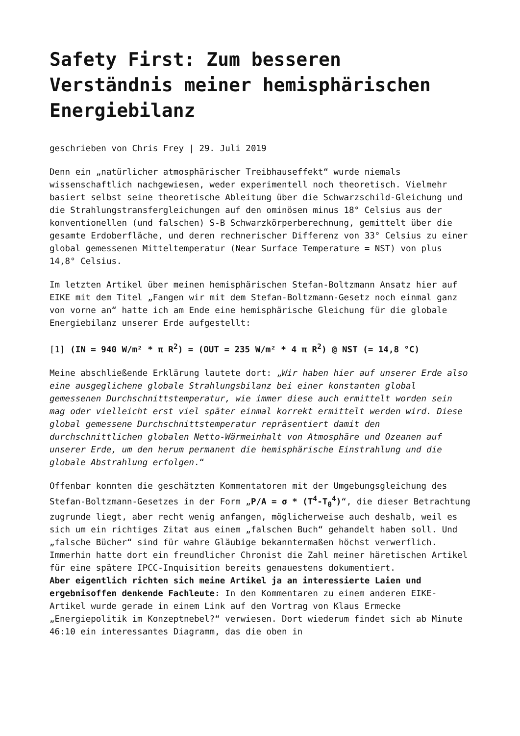Safety First: Zum besseren Verständnis meiner hemisphärischen Energiebilanz
geschrieben von Chris Frey | 29. Juli 2019
Denn ein „natürlicher atmosphärischer Treibhauseffekt“ wurde niemals wissenschaftlich nachgewiesen, weder experimentell noch theoretisch. Vielmehr basiert selbst seine theoretische Ableitung über die Schwarzschild-Gleichung und die Strahlungstransfergleichungen auf den ominösen minus 18° Celsius aus der konventionellen (und falschen) S-B Schwarzkörperberechnung, gemittelt über die gesamte Erdoberfläche, und deren rechnerischer Differenz von 33° Celsius zu einer global gemessenen Mitteltemperatur (Near Surface Temperature = NST) von plus 14,8° Celsius.
Im letzten Artikel über meinen hemisphärischen Stefan-Boltzmann Ansatz hier auf EIKE mit dem Titel „Fangen wir mit dem Stefan-Boltzmann-Gesetz noch einmal ganz von vorne an“ hatte ich am Ende eine hemisphärische Gleichung für die globale Energiebilanz unserer Erde aufgestellt:
[1] (IN = 940 W/m² * π R<sup>2</sup>) = (OUT = 235 W/m² * 4 π R<sup>2</sup>) @ NST (= 14,8 °C)
Meine abschließende Erklärung lautete dort: „Wir haben hier auf unserer Erde also eine ausgeglichene globale Strahlungsbilanz bei einer konstanten global gemessenen Durchschnittstemperatur, wie immer diese auch ermittelt worden sein mag oder vielleicht erst viel später einmal korrekt ermittelt werden wird. Diese global gemessene Durchschnittstemperatur repräsentiert damit den durchschnittlichen globalen Netto-Wärmeinhalt von Atmosphäre und Ozeanen auf unserer Erde, um den herum permanent die hemisphärische Einstrahlung und die globale Abstrahlung erfolgen.“
Offenbar konnten die geschätzten Kommentatoren mit der Umgebungsgleichung des Stefan-Boltzmann-Gesetzes in der Form „P/A = σ * (T<sup>4</sup>-T<sub>0</sub><sup>4</sup>)“, die dieser Betrachtung zugrunde liegt, aber recht wenig anfangen, möglicherweise auch deshalb, weil es sich um ein richtiges Zitat aus einem „falschen Buch“ gehandelt haben soll. Und „falsche Bücher“ sind für wahre Gläubige bekanntermaßen höchst verwerflich. Immerhin hatte dort ein freundlicher Chronist die Zahl meiner häretischen Artikel für eine spätere IPCC-Inquisition bereits genauestens dokumentiert.
Aber eigentlich richten sich meine Artikel ja an interessierte Laien und ergebnisoffen denkende Fachleute: In den Kommentaren zu einem anderen EIKE-Artikel wurde gerade in einem Link auf den Vortrag von Klaus Ermecke „Energiepolitik im Konzeptnebel?“ verwiesen. Dort wiederum findet sich ab Minute 46:10 ein interessantes Diagramm, das die oben in